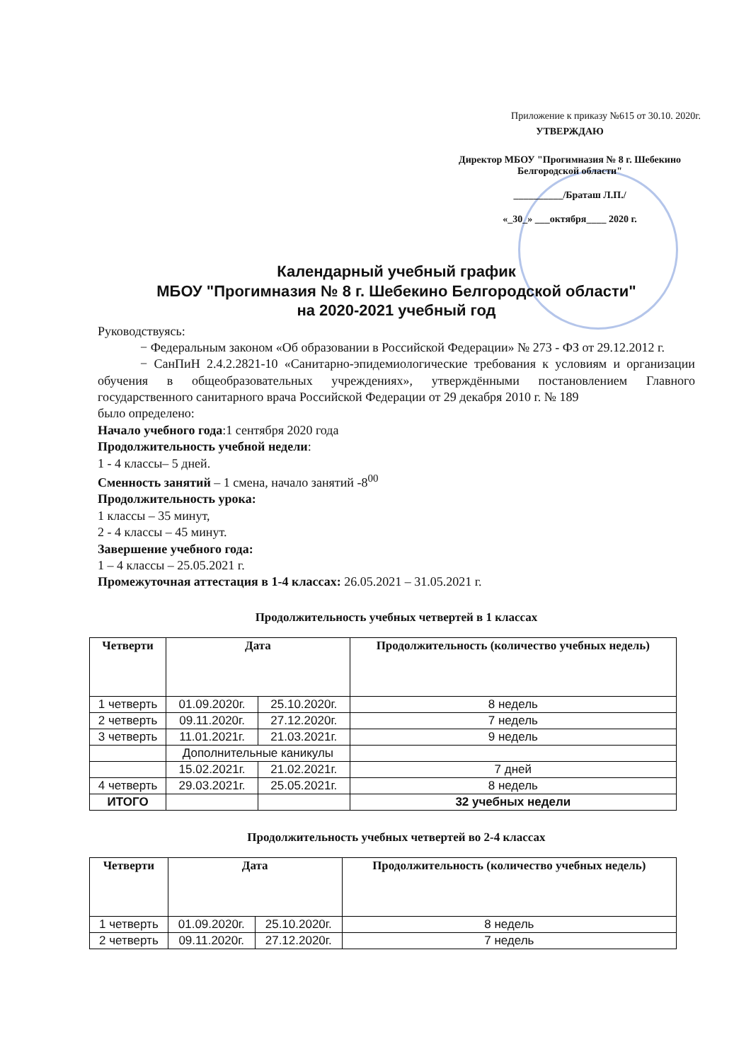Приложение к приказу №615 от 30.10. 2020г.
УТВЕРЖДАЮ
Директор МБОУ "Прогимназия № 8 г. Шебекино Белгородской области"
__________/Браташ Л.П./
«_30_» ___октября____ 2020 г.
Календарный учебный график
МБОУ "Прогимназия № 8 г. Шебекино Белгородской области"
на 2020-2021 учебный год
Руководствуясь:
− Федеральным законом «Об образовании в Российской Федерации» № 273 - ФЗ от 29.12.2012 г.
− СанПиН 2.4.2.2821-10 «Санитарно-эпидемиологические требования к условиям и организации обучения в общеобразовательных учреждениях», утверждёнными постановлением Главного государственного санитарного врача Российской Федерации от 29 декабря 2010 г. № 189
было определено:
Начало учебного года:1 сентября 2020 года
Продолжительность учебной недели:
1 - 4 классы– 5 дней.
Сменность занятий – 1 смена, начало занятий -8<sup>00</sup>
Продолжительность урока:
1 классы – 35 минут,
2 - 4 классы – 45 минут.
Завершение учебного года:
1 – 4 классы – 25.05.2021 г.
Промежуточная аттестация в 1-4 классах: 26.05.2021 – 31.05.2021 г.
Продолжительность учебных четвертей в 1 классах
| Четверти | Дата | | Продолжительность (количество учебных недель) |
| --- | --- | --- | --- |
| 1 четверть | 01.09.2020г. | 25.10.2020г. | 8 недель |
| 2 четверть | 09.11.2020г. | 27.12.2020г. | 7 недель |
| 3 четверть | 11.01.2021г. | 21.03.2021г. | 9 недель |
| | Дополнительные каникулы | | |
| | 15.02.2021г. | 21.02.2021г. | 7 дней |
| 4 четверть | 29.03.2021г. | 25.05.2021г. | 8 недель |
| ИТОГО | | | 32 учебных недели |
Продолжительность учебных четвертей во 2-4 классах
| Четверти | Дата | | Продолжительность (количество учебных недель) |
| --- | --- | --- | --- |
| 1 четверть | 01.09.2020г. | 25.10.2020г. | 8 недель |
| 2 четверть | 09.11.2020г. | 27.12.2020г. | 7 недель |